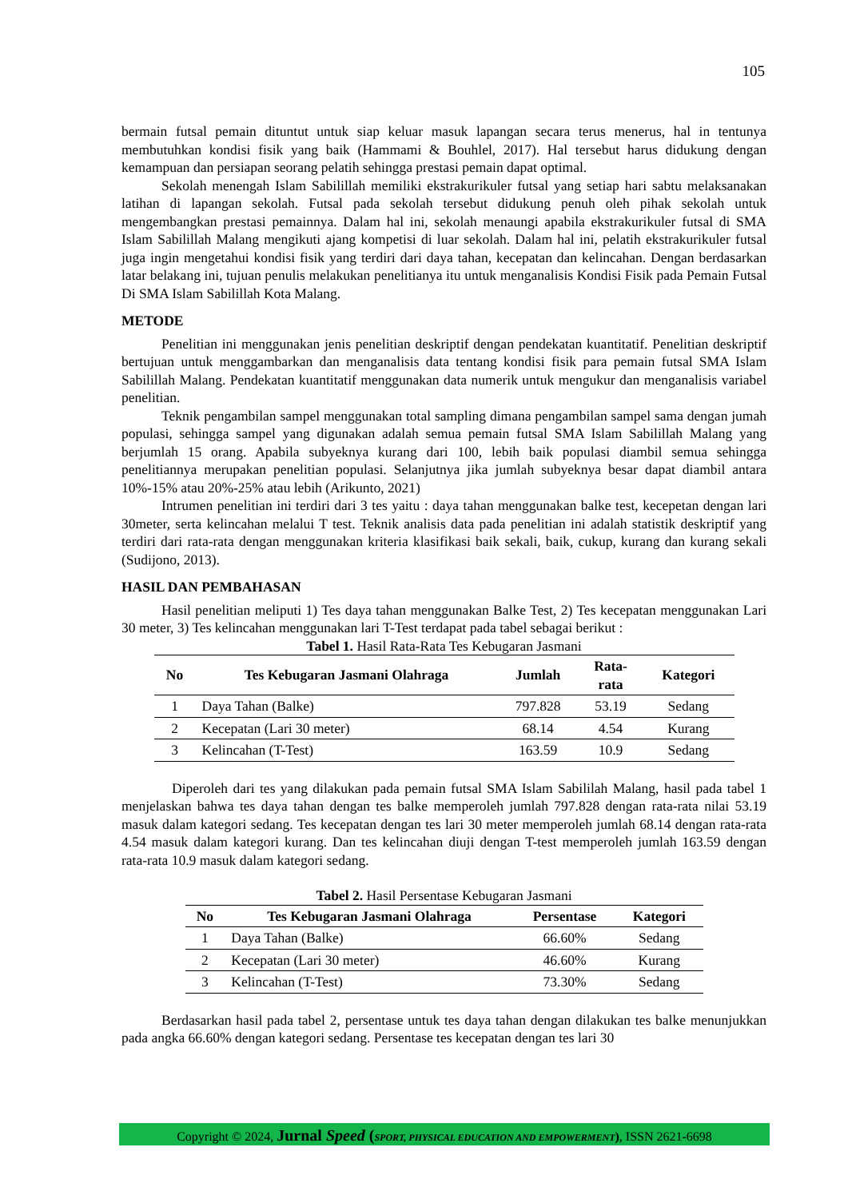105
bermain futsal pemain dituntut untuk siap keluar masuk lapangan secara terus menerus, hal in tentunya membutuhkan kondisi fisik yang baik (Hammami & Bouhlel, 2017). Hal tersebut harus didukung dengan kemampuan dan persiapan seorang pelatih sehingga prestasi pemain dapat optimal.
Sekolah menengah Islam Sabilillah memiliki ekstrakurikuler futsal yang setiap hari sabtu melaksanakan latihan di lapangan sekolah. Futsal pada sekolah tersebut didukung penuh oleh pihak sekolah untuk mengembangkan prestasi pemainnya. Dalam hal ini, sekolah menaungi apabila ekstrakurikuler futsal di SMA Islam Sabilillah Malang mengikuti ajang kompetisi di luar sekolah. Dalam hal ini, pelatih ekstrakurikuler futsal juga ingin mengetahui kondisi fisik yang terdiri dari daya tahan, kecepatan dan kelincahan. Dengan berdasarkan latar belakang ini, tujuan penulis melakukan penelitianya itu untuk menganalisis Kondisi Fisik pada Pemain Futsal Di SMA Islam Sabilillah Kota Malang.
METODE
Penelitian ini menggunakan jenis penelitian deskriptif dengan pendekatan kuantitatif. Penelitian deskriptif bertujuan untuk menggambarkan dan menganalisis data tentang kondisi fisik para pemain futsal SMA Islam Sabilillah Malang. Pendekatan kuantitatif menggunakan data numerik untuk mengukur dan menganalisis variabel penelitian.
Teknik pengambilan sampel menggunakan total sampling dimana pengambilan sampel sama dengan jumah populasi, sehingga sampel yang digunakan adalah semua pemain futsal SMA Islam Sabilillah Malang yang berjumlah 15 orang. Apabila subyeknya kurang dari 100, lebih baik populasi diambil semua sehingga penelitiannya merupakan penelitian populasi. Selanjutnya jika jumlah subyeknya besar dapat diambil antara 10%-15% atau 20%-25% atau lebih (Arikunto, 2021)
Intrumen penelitian ini terdiri dari 3 tes yaitu : daya tahan menggunakan balke test, kecepetan dengan lari 30meter, serta kelincahan melalui T test. Teknik analisis data pada penelitian ini adalah statistik deskriptif yang terdiri dari rata-rata dengan menggunakan kriteria klasifikasi baik sekali, baik, cukup, kurang dan kurang sekali (Sudijono, 2013).
HASIL DAN PEMBAHASAN
Hasil penelitian meliputi 1) Tes daya tahan menggunakan Balke Test, 2) Tes kecepatan menggunakan Lari 30 meter, 3) Tes kelincahan menggunakan lari T-Test terdapat pada tabel sebagai berikut :
Tabel 1. Hasil Rata-Rata Tes Kebugaran Jasmani
| No | Tes Kebugaran Jasmani Olahraga | Jumlah | Rata- rata | Kategori |
| --- | --- | --- | --- | --- |
| 1 | Daya Tahan (Balke) | 797.828 | 53.19 | Sedang |
| 2 | Kecepatan (Lari 30 meter) | 68.14 | 4.54 | Kurang |
| 3 | Kelincahan (T-Test) | 163.59 | 10.9 | Sedang |
Diperoleh dari tes yang dilakukan pada pemain futsal SMA Islam Sabililah Malang, hasil pada tabel 1 menjelaskan bahwa tes daya tahan dengan tes balke memperoleh jumlah 797.828 dengan rata-rata nilai 53.19 masuk dalam kategori sedang. Tes kecepatan dengan tes lari 30 meter memperoleh jumlah 68.14 dengan rata-rata 4.54 masuk dalam kategori kurang. Dan tes kelincahan diuji dengan T-test memperoleh jumlah 163.59 dengan rata-rata 10.9 masuk dalam kategori sedang.
Tabel 2. Hasil Persentase Kebugaran Jasmani
| No | Tes Kebugaran Jasmani Olahraga | Persentase | Kategori |
| --- | --- | --- | --- |
| 1 | Daya Tahan (Balke) | 66.60% | Sedang |
| 2 | Kecepatan (Lari 30 meter) | 46.60% | Kurang |
| 3 | Kelincahan (T-Test) | 73.30% | Sedang |
Berdasarkan hasil pada tabel 2, persentase untuk tes daya tahan dengan dilakukan tes balke menunjukkan pada angka 66.60% dengan kategori sedang. Persentase tes kecepatan dengan tes lari 30
Copyright © 2024, Jurnal Speed (SPORT, PHYSICAL EDUCATION AND EMPOWERMENT), ISSN 2621-6698